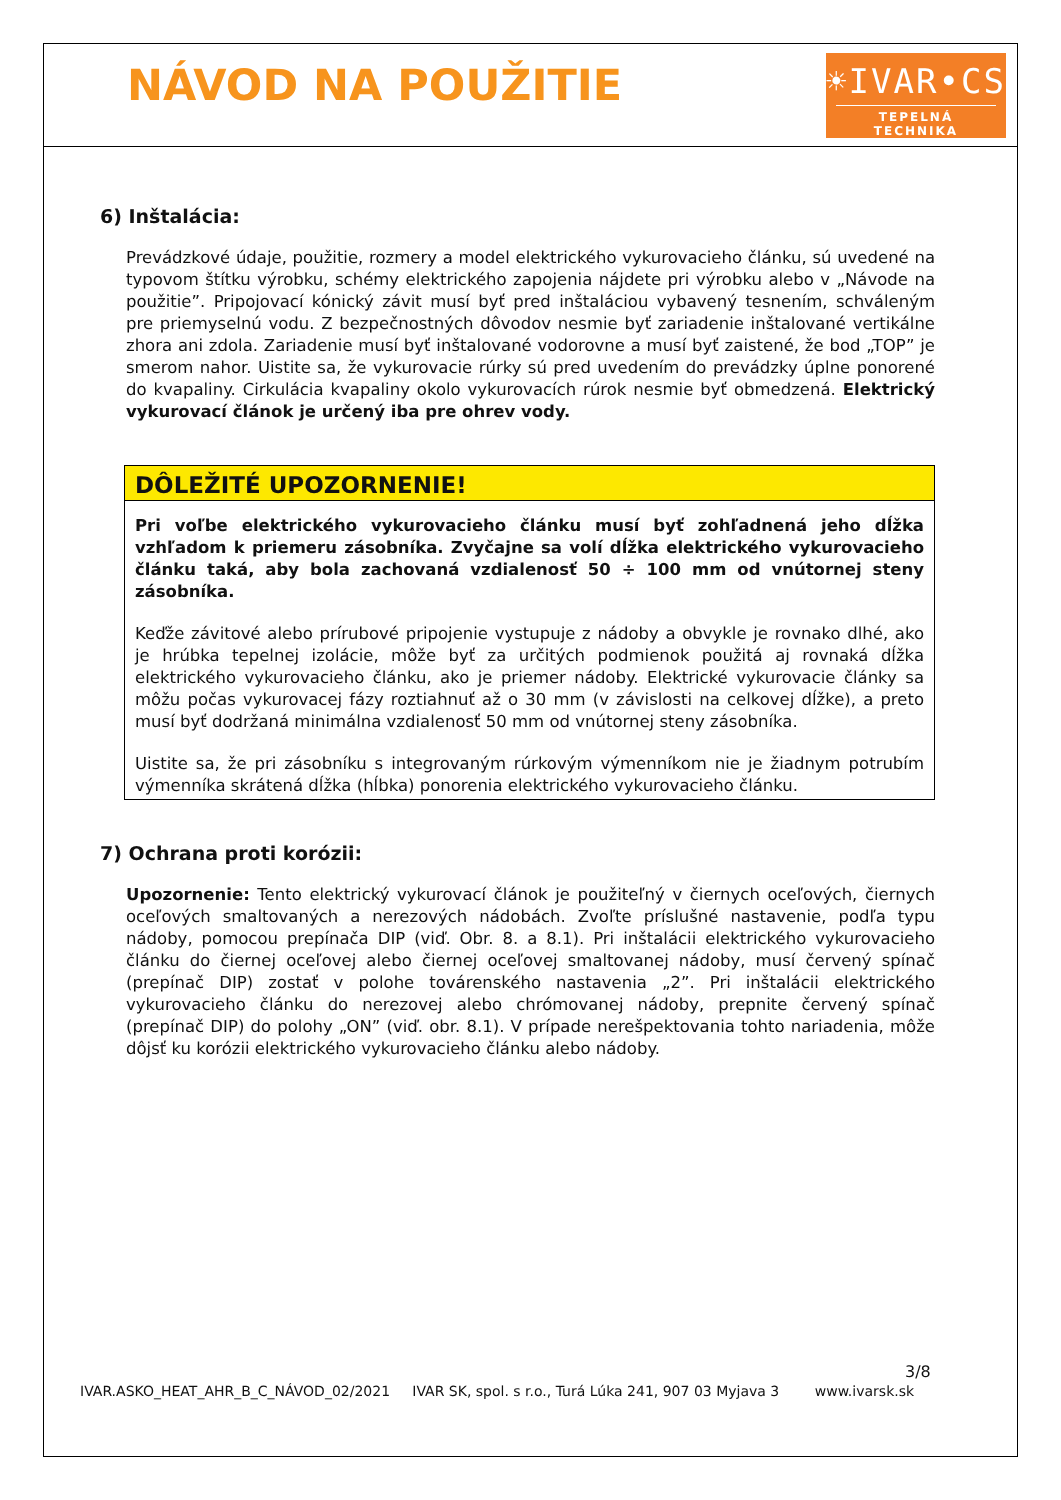NÁVOD NA POUŽITIE
☀IVAR•CS
TEPELNÁ TECHNIKA
6) Inštalácia:
Prevádzkové údaje, použitie, rozmery a model elektrického vykurovacieho článku, sú uvedené na typovom štítku výrobku, schémy elektrického zapojenia nájdete pri výrobku alebo v „Návode na použitie”. Pripojovací kónický závit musí byť pred inštaláciou vybavený tesnením, schváleným pre priemyselnú vodu. Z bezpečnostných dôvodov nesmie byť zariadenie inštalované vertikálne zhora ani zdola. Zariadenie musí byť inštalované vodorovne a musí byť zaistené, že bod „TOP” je smerom nahor. Uistite sa, že vykurovacie rúrky sú pred uvedením do prevádzky úplne ponorené do kvapaliny. Cirkulácia kvapaliny okolo vykurovacích rúrok nesmie byť obmedzená. Elektrický vykurovací článok je určený iba pre ohrev vody.
DÔLEŽITÉ UPOZORNENIE!
Pri voľbe elektrického vykurovacieho článku musí byť zohľadnená jeho dĺžka vzhľadom k priemeru zásobníka. Zvyčajne sa volí dĺžka elektrického vykurovacieho článku taká, aby bola zachovaná vzdialenosť 50 ÷ 100 mm od vnútornej steny zásobníka.
Keďže závitové alebo prírubové pripojenie vystupuje z nádoby a obvykle je rovnako dlhé, ako je hrúbka tepelnej izolácie, môže byť za určitých podmienok použitá aj rovnaká dĺžka elektrického vykurovacieho článku, ako je priemer nádoby. Elektrické vykurovacie články sa môžu počas vykurovacej fázy roztiahnuť až o 30 mm (v závislosti na celkovej dĺžke), a preto musí byť dodržaná minimálna vzdialenosť 50 mm od vnútornej steny zásobníka.
Uistite sa, že pri zásobníku s integrovaným rúrkovým výmenníkom nie je žiadnym potrubím výmenníka skrátená dĺžka (hĺbka) ponorenia elektrického vykurovacieho článku.
7) Ochrana proti korózii:
Upozornenie: Tento elektrický vykurovací článok je použiteľný v čiernych oceľových, čiernych oceľových smaltovaných a nerezových nádobách. Zvoľte príslušné nastavenie, podľa typu nádoby, pomocou prepínača DIP (viď. Obr. 8. a 8.1). Pri inštalácii elektrického vykurovacieho článku do čiernej oceľovej alebo čiernej oceľovej smaltovanej nádoby, musí červený spínač (prepínač DIP) zostať v polohe továrenského nastavenia „2”. Pri inštalácii elektrického vykurovacieho článku do nerezovej alebo chrómovanej nádoby, prepnite červený spínač (prepínač DIP) do polohy „ON” (viď. obr. 8.1). V prípade nerešpektovania tohto nariadenia, môže dôjsť ku korózii elektrického vykurovacieho článku alebo nádoby.
3/8
IVAR.ASKO_HEAT_AHR_B_C_NÁVOD_02/2021 IVAR SK, spol. s r.o., Turá Lúka 241, 907 03 Myjava 3 www.ivarsk.sk